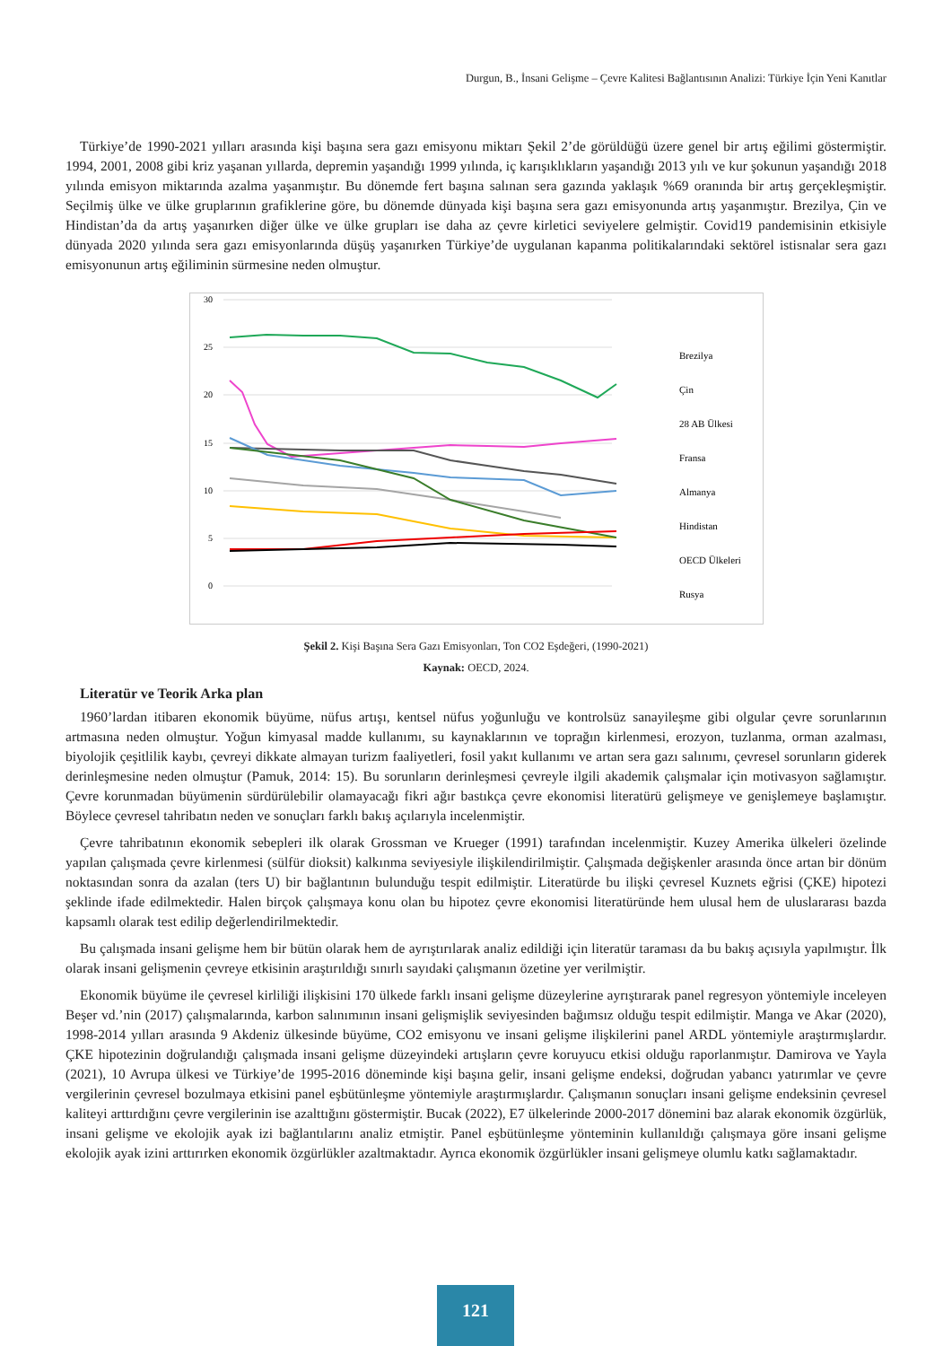Durgun, B., İnsani Gelişme – Çevre Kalitesi Bağlantısının Analizi: Türkiye İçin Yeni Kanıtlar
Türkiye’de 1990-2021 yılları arasında kişi başına sera gazı emisyonu miktarı Şekil 2’de görüldüğü üzere genel bir artış eğilimi göstermiştir. 1994, 2001, 2008 gibi kriz yaşanan yıllarda, depremin yaşandığı 1999 yılında, iç karışıklıkların yaşandığı 2013 yılı ve kur şokunun yaşandığı 2018 yılında emisyon miktarında azalma yaşanmıştır. Bu dönemde fert başına salınan sera gazında yaklaşık %69 oranında bir artış gerçekleşmiştir. Seçilmiş ülke ve ülke gruplarının grafiklerine göre, bu dönemde dünyada kişi başına sera gazı emisyonunda artış yaşanmıştır. Brezilya, Çin ve Hindistan’da da artış yaşanırken diğer ülke ve ülke grupları ise daha az çevre kirletici seviyelere gelmiştir. Covid19 pandemisinin etkisiyle dünyada 2020 yılında sera gazı emisyonlarında düşüş yaşanırken Türkiye’de uygulanan kapanma politikalarındaki sektörel istisnalar sera gazı emisyonunun artış eğiliminin sürmesine neden olmuştur.
30
25
20
15
10
5
0
Brezilya
Çin
28 AB Ülkesi
Fransa
Almanya
Hindistan
OECD Ülkeleri
Rusya
Şekil 2. Kişi Başına Sera Gazı Emisyonları, Ton CO2 Eşdeğeri, (1990-2021)
Kaynak: OECD, 2024.
Literatür ve Teorik Arka plan
1960’lardan itibaren ekonomik büyüme, nüfus artışı, kentsel nüfus yoğunluğu ve kontrolsüz sanayileşme gibi olgular çevre sorunlarının artmasına neden olmuştur. Yoğun kimyasal madde kullanımı, su kaynaklarının ve toprağın kirlenmesi, erozyon, tuzlanma, orman azalması, biyolojik çeşitlilik kaybı, çevreyi dikkate almayan turizm faaliyetleri, fosil yakıt kullanımı ve artan sera gazı salınımı, çevresel sorunların giderek derinleşmesine neden olmuştur (Pamuk, 2014: 15). Bu sorunların derinleşmesi çevreyle ilgili akademik çalışmalar için motivasyon sağlamıştır. Çevre korunmadan büyümenin sürdürülebilir olamayacağı fikri ağır bastıkça çevre ekonomisi literatürü gelişmeye ve genişlemeye başlamıştır. Böylece çevresel tahribatın neden ve sonuçları farklı bakış açılarıyla incelenmiştir.
Çevre tahribatının ekonomik sebepleri ilk olarak Grossman ve Krueger (1991) tarafından incelenmiştir. Kuzey Amerika ülkeleri özelinde yapılan çalışmada çevre kirlenmesi (sülfür dioksit) kalkınma seviyesiyle ilişkilendirilmiştir. Çalışmada değişkenler arasında önce artan bir dönüm noktasından sonra da azalan (ters U) bir bağlantının bulunduğu tespit edilmiştir. Literatürde bu ilişki çevresel Kuznets eğrisi (ÇKE) hipotezi şeklinde ifade edilmektedir. Halen birçok çalışmaya konu olan bu hipotez çevre ekonomisi literatüründe hem ulusal hem de uluslararası bazda kapsamlı olarak test edilip değerlendirilmektedir.
Bu çalışmada insani gelişme hem bir bütün olarak hem de ayrıştırılarak analiz edildiği için literatür taraması da bu bakış açısıyla yapılmıştır. İlk olarak insani gelişmenin çevreye etkisinin araştırıldığı sınırlı sayıdaki çalışmanın özetine yer verilmiştir.
Ekonomik büyüme ile çevresel kirliliği ilişkisini 170 ülkede farklı insani gelişme düzeylerine ayrıştırarak panel regresyon yöntemiyle inceleyen Beşer vd.’nin (2017) çalışmalarında, karbon salınımının insani gelişmişlik seviyesinden bağımsız olduğu tespit edilmiştir. Manga ve Akar (2020), 1998-2014 yılları arasında 9 Akdeniz ülkesinde büyüme, CO2 emisyonu ve insani gelişme ilişkilerini panel ARDL yöntemiyle araştırmışlardır. ÇKE hipotezinin doğrulandığı çalışmada insani gelişme düzeyindeki artışların çevre koruyucu etkisi olduğu raporlanmıştır. Damirova ve Yayla (2021), 10 Avrupa ülkesi ve Türkiye’de 1995-2016 döneminde kişi başına gelir, insani gelişme endeksi, doğrudan yabancı yatırımlar ve çevre vergilerinin çevresel bozulmaya etkisini panel eşbütünleşme yöntemiyle araştırmışlardır. Çalışmanın sonuçları insani gelişme endeksinin çevresel kaliteyi arttırdığını çevre vergilerinin ise azalttığını göstermiştir. Bucak (2022), E7 ülkelerinde 2000-2017 dönemini baz alarak ekonomik özgürlük, insani gelişme ve ekolojik ayak izi bağlantılarını analiz etmiştir. Panel eşbütünleşme yönteminin kullanıldığı çalışmaya göre insani gelişme ekolojik ayak izini arttırırken ekonomik özgürlükler azaltmaktadır. Ayrıca ekonomik özgürlükler insani gelişmeye olumlu katkı sağlamaktadır.
121